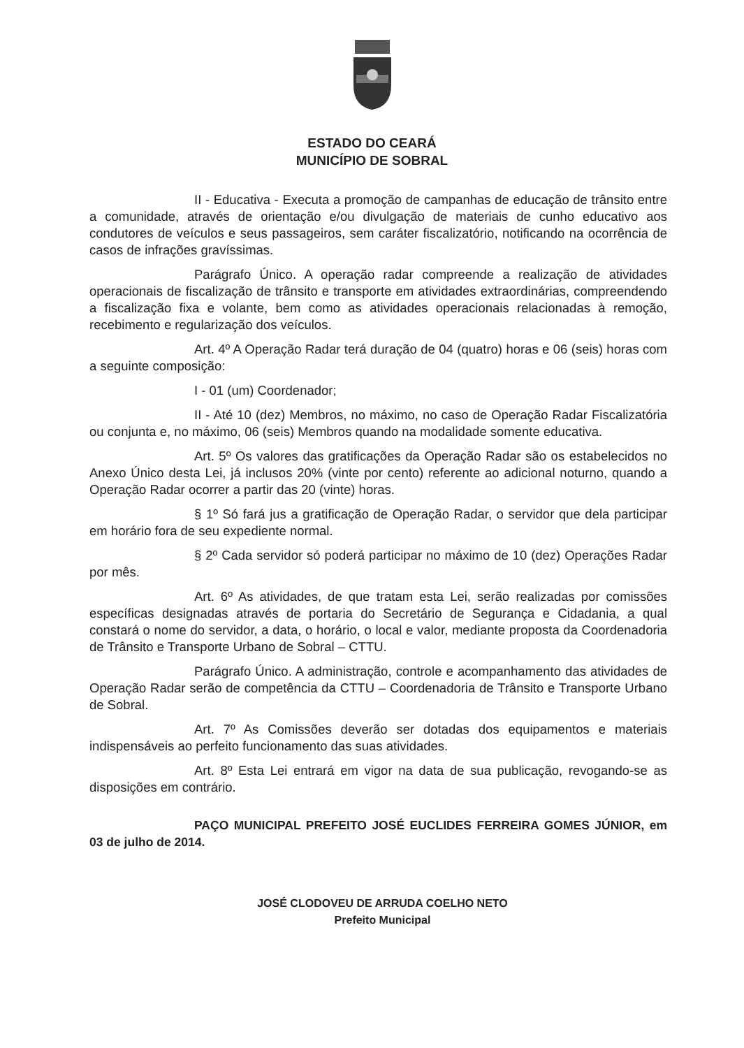ESTADO DO CEARÁ
MUNICÍPIO DE SOBRAL
II - Educativa - Executa a promoção de campanhas de educação de trânsito entre a comunidade, através de orientação e/ou divulgação de materiais de cunho educativo aos condutores de veículos e seus passageiros, sem caráter fiscalizatório, notificando na ocorrência de casos de infrações gravíssimas.
Parágrafo Único. A operação radar compreende a realização de atividades operacionais de fiscalização de trânsito e transporte em atividades extraordinárias, compreendendo a fiscalização fixa e volante, bem como as atividades operacionais relacionadas à remoção, recebimento e regularização dos veículos.
Art. 4º A Operação Radar terá duração de 04 (quatro) horas e 06 (seis) horas com a seguinte composição:
I - 01 (um) Coordenador;
II - Até 10 (dez) Membros, no máximo, no caso de Operação Radar Fiscalizatória ou conjunta e, no máximo, 06 (seis) Membros quando na modalidade somente educativa.
Art. 5º Os valores das gratificações da Operação Radar são os estabelecidos no Anexo Único desta Lei, já inclusos 20% (vinte por cento) referente ao adicional noturno, quando a Operação Radar ocorrer a partir das 20 (vinte) horas.
§ 1º Só fará jus a gratificação de Operação Radar, o servidor que dela participar em horário fora de seu expediente normal.
§ 2º Cada servidor só poderá participar no máximo de 10 (dez) Operações Radar por mês.
Art. 6º As atividades, de que tratam esta Lei, serão realizadas por comissões específicas designadas através de portaria do Secretário de Segurança e Cidadania, a qual constará o nome do servidor, a data, o horário, o local e valor, mediante proposta da Coordenadoria de Trânsito e Transporte Urbano de Sobral – CTTU.
Parágrafo Único. A administração, controle e acompanhamento das atividades de Operação Radar serão de competência da CTTU – Coordenadoria de Trânsito e Transporte Urbano de Sobral.
Art. 7º As Comissões deverão ser dotadas dos equipamentos e materiais indispensáveis ao perfeito funcionamento das suas atividades.
Art. 8º Esta Lei entrará em vigor na data de sua publicação, revogando-se as disposições em contrário.
PAÇO MUNICIPAL PREFEITO JOSÉ EUCLIDES FERREIRA GOMES JÚNIOR, em 03 de julho de 2014.
JOSÉ CLODOVEU DE ARRUDA COELHO NETO
Prefeito Municipal